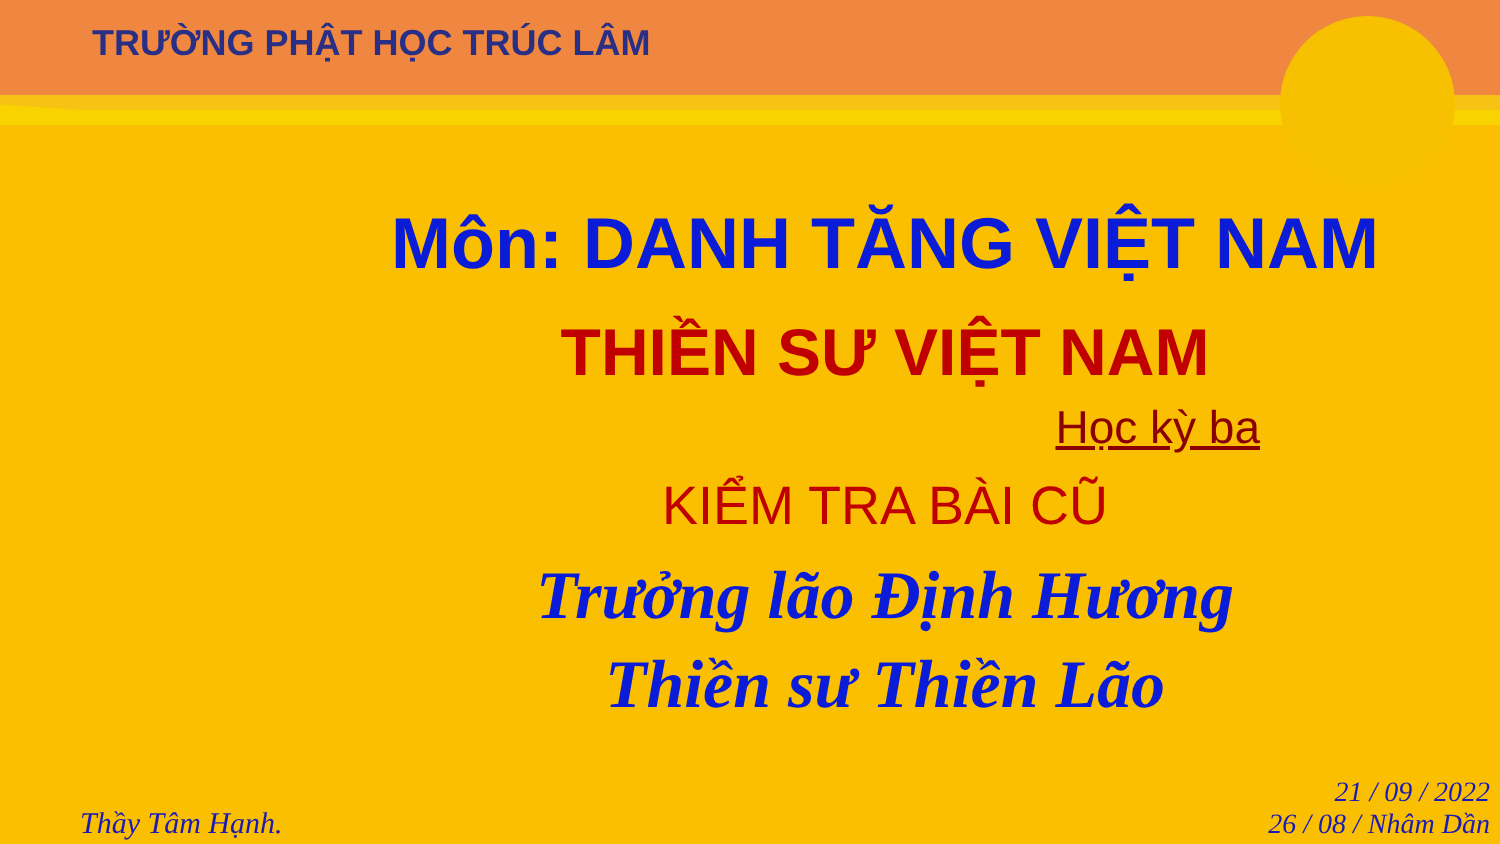TRƯỜNG PHẬT HỌC TRÚC LÂM
Môn: DANH TĂNG VIỆT NAM
THIỀN SƯ VIỆT NAM
Học kỳ ba
KIỂM TRA BÀI CŨ
Trưởng lão Định Hương
Thiền sư Thiền Lão
Thầy Tâm Hạnh.
21 / 09 / 2022
26 / 08 / Nhâm Dần